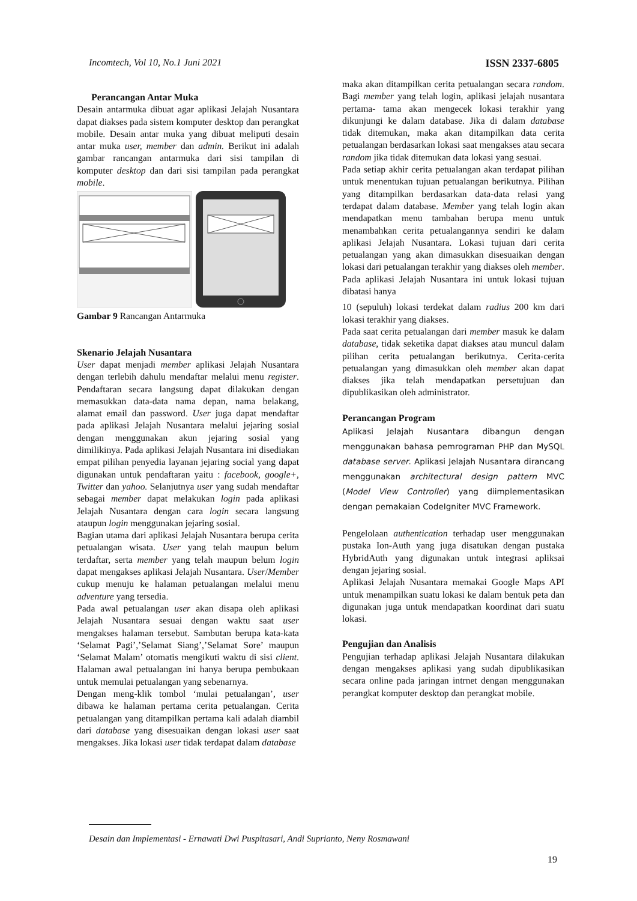Incomtech, Vol 10, No.1 Juni 2021 ISSN 2337-6805
Perancangan Antar Muka
Desain antarmuka dibuat agar aplikasi Jelajah Nusantara dapat diakses pada sistem komputer desktop dan perangkat mobile. Desain antar muka yang dibuat meliputi desain antar muka user, member dan admin. Berikut ini adalah gambar rancangan antarmuka dari sisi tampilan di komputer desktop dan dari sisi tampilan pada perangkat mobile.
Gambar 9 Rancangan Antarmuka
Skenario Jelajah Nusantara
User dapat menjadi member aplikasi Jelajah Nusantara dengan terlebih dahulu mendaftar melalui menu register. Pendaftaran secara langsung dapat dilakukan dengan memasukkan data-data nama depan, nama belakang, alamat email dan password. User juga dapat mendaftar pada aplikasi Jelajah Nusantara melalui jejaring sosial dengan menggunakan akun jejaring sosial yang dimilikinya. Pada aplikasi Jelajah Nusantara ini disediakan empat pilihan penyedia layanan jejaring social yang dapat digunakan untuk pendaftaran yaitu : facebook, google+, Twitter dan yahoo. Selanjutnya user yang sudah mendaftar sebagai member dapat melakukan login pada aplikasi Jelajah Nusantara dengan cara login secara langsung ataupun login menggunakan jejaring sosial.
Bagian utama dari aplikasi Jelajah Nusantara berupa cerita petualangan wisata. User yang telah maupun belum terdaftar, serta member yang telah maupun belum login dapat mengakses aplikasi Jelajah Nusantara. User/Member cukup menuju ke halaman petualangan melalui menu adventure yang tersedia.
Pada awal petualangan user akan disapa oleh aplikasi Jelajah Nusantara sesuai dengan waktu saat user mengakses halaman tersebut. Sambutan berupa kata-kata ‘Selamat Pagi’,’Selamat Siang’,’Selamat Sore’ maupun ‘Selamat Malam’ otomatis mengikuti waktu di sisi client. Halaman awal petualangan ini hanya berupa pembukaan untuk memulai petualangan yang sebenarnya.
Dengan meng-klik tombol ‘mulai petualangan’, user dibawa ke halaman pertama cerita petualangan. Cerita petualangan yang ditampilkan pertama kali adalah diambil dari database yang disesuaikan dengan lokasi user saat mengakses. Jika lokasi user tidak terdapat dalam database
maka akan ditampilkan cerita petualangan secara random. Bagi member yang telah login, aplikasi jelajah nusantara pertama- tama akan mengecek lokasi terakhir yang dikunjungi ke dalam database. Jika di dalam database tidak ditemukan, maka akan ditampilkan data cerita petualangan berdasarkan lokasi saat mengakses atau secara random jika tidak ditemukan data lokasi yang sesuai.
Pada setiap akhir cerita petualangan akan terdapat pilihan untuk menentukan tujuan petualangan berikutnya. Pilihan yang ditampilkan berdasarkan data-data relasi yang terdapat dalam database. Member yang telah login akan mendapatkan menu tambahan berupa menu untuk menambahkan cerita petualangannya sendiri ke dalam aplikasi Jelajah Nusantara. Lokasi tujuan dari cerita petualangan yang akan dimasukkan disesuaikan dengan lokasi dari petualangan terakhir yang diakses oleh member. Pada aplikasi Jelajah Nusantara ini untuk lokasi tujuan dibatasi hanya
10 (sepuluh) lokasi terdekat dalam radius 200 km dari lokasi terakhir yang diakses.
Pada saat cerita petualangan dari member masuk ke dalam database, tidak seketika dapat diakses atau muncul dalam pilihan cerita petualangan berikutnya. Cerita-cerita petualangan yang dimasukkan oleh member akan dapat diakses jika telah mendapatkan persetujuan dan dipublikasikan oleh administrator.
Perancangan Program
Aplikasi Jelajah Nusantara dibangun dengan menggunakan bahasa pemrograman PHP dan MySQL database server. Aplikasi Jelajah Nusantara dirancang menggunakan architectural design pattern MVC (Model View Controller) yang diimplementasikan dengan pemakaian CodeIgniter MVC Framework.
Pengelolaan authentication terhadap user menggunakan pustaka Ion-Auth yang juga disatukan dengan pustaka HybridAuth yang digunakan untuk integrasi apliksai dengan jejaring sosial.
Aplikasi Jelajah Nusantara memakai Google Maps API untuk menampilkan suatu lokasi ke dalam bentuk peta dan digunakan juga untuk mendapatkan koordinat dari suatu lokasi.
Pengujian dan Analisis
Pengujian terhadap aplikasi Jelajah Nusantara dilakukan dengan mengakses aplikasi yang sudah dipublikasikan secara online pada jaringan intrnet dengan menggunakan perangkat komputer desktop dan perangkat mobile.
Desain dan Implementasi - Ernawati Dwi Puspitasari, Andi Suprianto, Neny Rosmawani
19